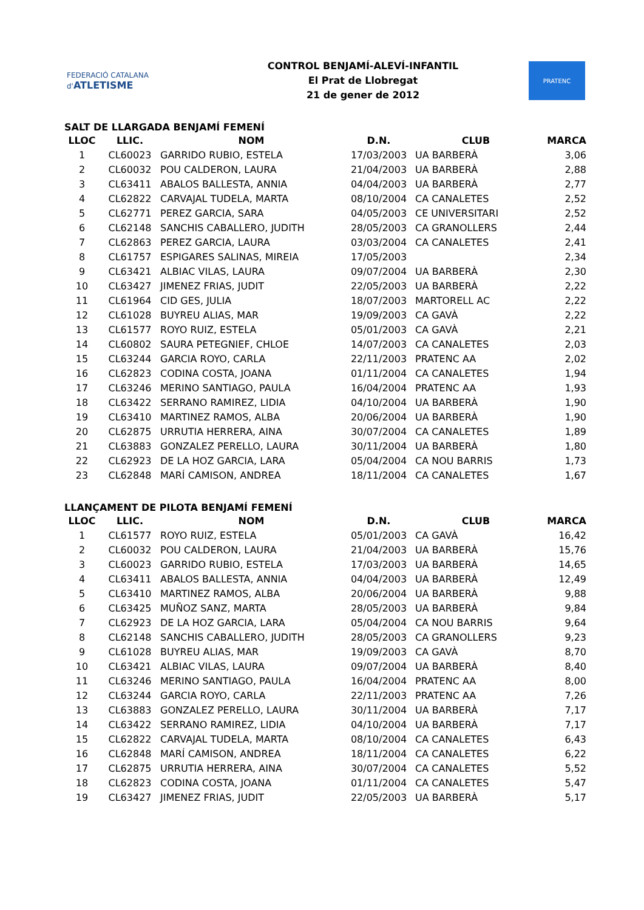FEDERACIÓ CATALANA d'ATLETISME
CONTROL BENJAMÍ-ALEVÍ-INFANTIL
El Prat de Llobregat
21 de gener de 2012
PRATENC
SALT DE LLARGADA BENJAMÍ FEMENÍ
| LLOC | LLIC. | NOM | D.N. | CLUB | MARCA |
| --- | --- | --- | --- | --- | --- |
| 1 | CL60023 | GARRIDO RUBIO, ESTELA | 17/03/2003 | UA BARBERÀ | 3,06 |
| 2 | CL60032 | POU CALDERON, LAURA | 21/04/2003 | UA BARBERÀ | 2,88 |
| 3 | CL63411 | ABALOS BALLESTA, ANNIA | 04/04/2003 | UA BARBERÀ | 2,77 |
| 4 | CL62822 | CARVAJAL TUDELA, MARTA | 08/10/2004 | CA CANALETES | 2,52 |
| 5 | CL62771 | PEREZ GARCIA, SARA | 04/05/2003 | CE UNIVERSITARI | 2,52 |
| 6 | CL62148 | SANCHIS CABALLERO, JUDITH | 28/05/2003 | CA GRANOLLERS | 2,44 |
| 7 | CL62863 | PEREZ GARCIA, LAURA | 03/03/2004 | CA CANALETES | 2,41 |
| 8 | CL61757 | ESPIGARES SALINAS, MIREIA | 17/05/2003 | | 2,34 |
| 9 | CL63421 | ALBIAC VILAS, LAURA | 09/07/2004 | UA BARBERÀ | 2,30 |
| 10 | CL63427 | JIMENEZ FRIAS, JUDIT | 22/05/2003 | UA BARBERÀ | 2,22 |
| 11 | CL61964 | CID GES, JULIA | 18/07/2003 | MARTORELL AC | 2,22 |
| 12 | CL61028 | BUYREU ALIAS, MAR | 19/09/2003 | CA GAVÀ | 2,22 |
| 13 | CL61577 | ROYO RUIZ, ESTELA | 05/01/2003 | CA GAVÀ | 2,21 |
| 14 | CL60802 | SAURA PETEGNIEF, CHLOE | 14/07/2003 | CA CANALETES | 2,03 |
| 15 | CL63244 | GARCIA ROYO, CARLA | 22/11/2003 | PRATENC AA | 2,02 |
| 16 | CL62823 | CODINA COSTA, JOANA | 01/11/2004 | CA CANALETES | 1,94 |
| 17 | CL63246 | MERINO SANTIAGO, PAULA | 16/04/2004 | PRATENC AA | 1,93 |
| 18 | CL63422 | SERRANO RAMIREZ, LIDIA | 04/10/2004 | UA BARBERÀ | 1,90 |
| 19 | CL63410 | MARTINEZ RAMOS, ALBA | 20/06/2004 | UA BARBERÀ | 1,90 |
| 20 | CL62875 | URRUTIA HERRERA, AINA | 30/07/2004 | CA CANALETES | 1,89 |
| 21 | CL63883 | GONZALEZ PERELLO, LAURA | 30/11/2004 | UA BARBERÀ | 1,80 |
| 22 | CL62923 | DE LA HOZ GARCIA, LARA | 05/04/2004 | CA NOU BARRIS | 1,73 |
| 23 | CL62848 | MARÍ CAMISON, ANDREA | 18/11/2004 | CA CANALETES | 1,67 |
LLANÇAMENT DE PILOTA BENJAMÍ FEMENÍ
| LLOC | LLIC. | NOM | D.N. | CLUB | MARCA |
| --- | --- | --- | --- | --- | --- |
| 1 | CL61577 | ROYO RUIZ, ESTELA | 05/01/2003 | CA GAVÀ | 16,42 |
| 2 | CL60032 | POU CALDERON, LAURA | 21/04/2003 | UA BARBERÀ | 15,76 |
| 3 | CL60023 | GARRIDO RUBIO, ESTELA | 17/03/2003 | UA BARBERÀ | 14,65 |
| 4 | CL63411 | ABALOS BALLESTA, ANNIA | 04/04/2003 | UA BARBERÀ | 12,49 |
| 5 | CL63410 | MARTINEZ RAMOS, ALBA | 20/06/2004 | UA BARBERÀ | 9,88 |
| 6 | CL63425 | MUÑOZ SANZ, MARTA | 28/05/2003 | UA BARBERÀ | 9,84 |
| 7 | CL62923 | DE LA HOZ GARCIA, LARA | 05/04/2004 | CA NOU BARRIS | 9,64 |
| 8 | CL62148 | SANCHIS CABALLERO, JUDITH | 28/05/2003 | CA GRANOLLERS | 9,23 |
| 9 | CL61028 | BUYREU ALIAS, MAR | 19/09/2003 | CA GAVÀ | 8,70 |
| 10 | CL63421 | ALBIAC VILAS, LAURA | 09/07/2004 | UA BARBERÀ | 8,40 |
| 11 | CL63246 | MERINO SANTIAGO, PAULA | 16/04/2004 | PRATENC AA | 8,00 |
| 12 | CL63244 | GARCIA ROYO, CARLA | 22/11/2003 | PRATENC AA | 7,26 |
| 13 | CL63883 | GONZALEZ PERELLO, LAURA | 30/11/2004 | UA BARBERÀ | 7,17 |
| 14 | CL63422 | SERRANO RAMIREZ, LIDIA | 04/10/2004 | UA BARBERÀ | 7,17 |
| 15 | CL62822 | CARVAJAL TUDELA, MARTA | 08/10/2004 | CA CANALETES | 6,43 |
| 16 | CL62848 | MARÍ CAMISON, ANDREA | 18/11/2004 | CA CANALETES | 6,22 |
| 17 | CL62875 | URRUTIA HERRERA, AINA | 30/07/2004 | CA CANALETES | 5,52 |
| 18 | CL62823 | CODINA COSTA, JOANA | 01/11/2004 | CA CANALETES | 5,47 |
| 19 | CL63427 | JIMENEZ FRIAS, JUDIT | 22/05/2003 | UA BARBERÀ | 5,17 |